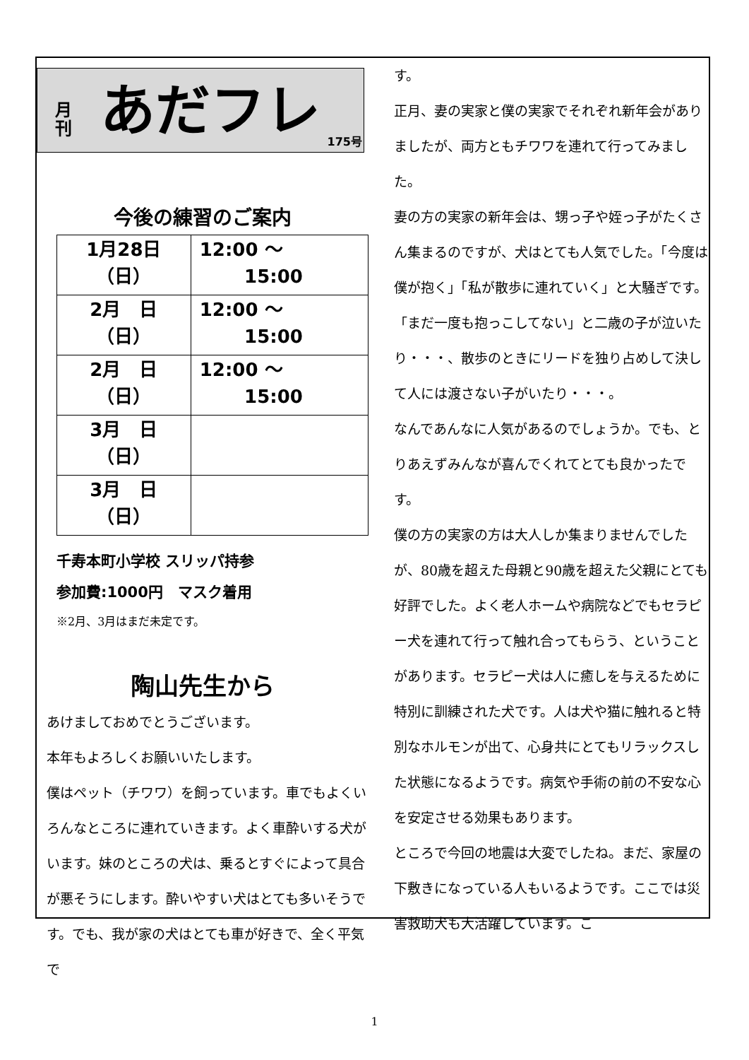月
刊
あだフレ
175号
今後の練習のご案内
| 1月28日 （日） | 12:00 ～ 15:00 |
| 2月 日 （日） | 12:00 ～ 15:00 |
| 2月 日 （日） | 12:00 ～ 15:00 |
| 3月 日 （日） | |
| 3月 日 （日） | |
千寿本町小学校 スリッパ持参
参加費:1000円　マスク着用
※2月、3月はまだ未定です。
陶山先生から
あけましておめでとうございます。
本年もよろしくお願いいたします。
僕はペット（チワワ）を飼っています。車でもよくいろんなところに連れていきます。よく車酔いする犬がいます。妹のところの犬は、乗るとすぐによって具合が悪そうにします。酔いやすい犬はとても多いそうです。でも、我が家の犬はとても車が好きで、全く平気で
す。
正月、妻の実家と僕の実家でそれぞれ新年会がありましたが、両方ともチワワを連れて行ってみました。
妻の方の実家の新年会は、甥っ子や姪っ子がたくさん集まるのですが、犬はとても人気でした。「今度は僕が抱く」「私が散歩に連れていく」と大騒ぎです。「まだ一度も抱っこしてない」と二歳の子が泣いたり・・・、散歩のときにリードを独り占めして決して人には渡さない子がいたり・・・。
なんであんなに人気があるのでしょうか。でも、とりあえずみんなが喜んでくれてとても良かったです。
僕の方の実家の方は大人しか集まりませんでしたが、80歳を超えた母親と90歳を超えた父親にとても好評でした。よく老人ホームや病院などでもセラピー犬を連れて行って触れ合ってもらう、ということがあります。セラピー犬は人に癒しを与えるために特別に訓練された犬です。人は犬や猫に触れると特別なホルモンが出て、心身共にとてもリラックスした状態になるようです。病気や手術の前の不安な心を安定させる効果もあります。
ところで今回の地震は大変でしたね。まだ、家屋の下敷きになっている人もいるようです。ここでは災害救助犬も大活躍しています。こ
1